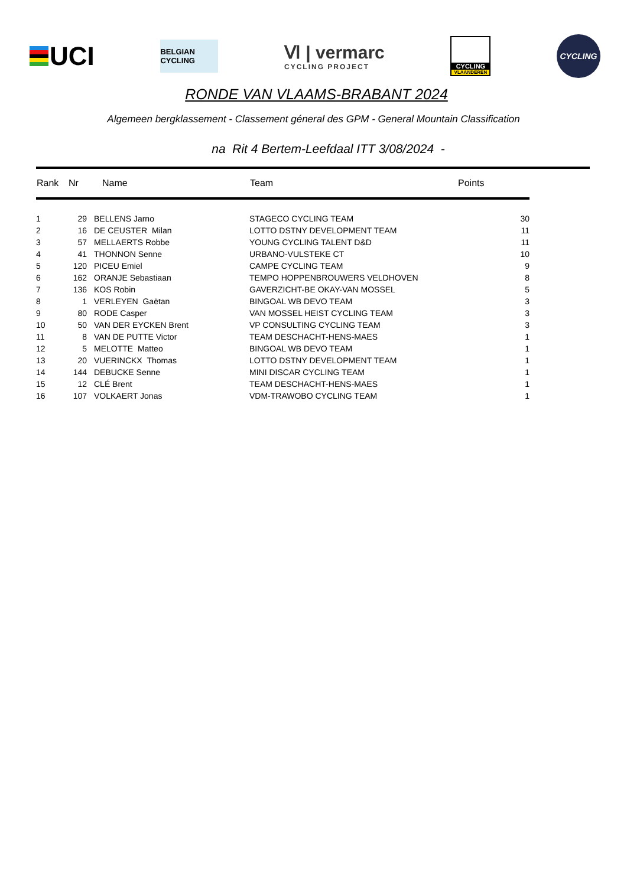UCI
BELGIAN CYCLING
Ⅵ | vermarc
CYCLING PROJECT
CYCLING
VLAANDEREN
CYCLING
RONDE VAN VLAAMS-BRABANT 2024
Algemeen bergklassement - Classement géneral des GPM - General Mountain Classification
na Rit 4 Bertem-Leefdaal ITT 3/08/2024 -
| Rank | Nr | Name | Team | Points |
| --- | --- | --- | --- | --- |
| 1 | 29 | BELLENS Jarno | STAGECO CYCLING TEAM | 30 |
| 2 | 16 | DE CEUSTER Milan | LOTTO DSTNY DEVELOPMENT TEAM | 11 |
| 3 | 57 | MELLAERTS Robbe | YOUNG CYCLING TALENT D&D | 11 |
| 4 | 41 | THONNON Senne | URBANO-VULSTEKE CT | 10 |
| 5 | 120 | PICEU Emiel | CAMPE CYCLING TEAM | 9 |
| 6 | 162 | ORANJE Sebastiaan | TEMPO HOPPENBROUWERS VELDHOVEN | 8 |
| 7 | 136 | KOS Robin | GAVERZICHT-BE OKAY-VAN MOSSEL | 5 |
| 8 | 1 | VERLEYEN Gaëtan | BINGOAL WB DEVO TEAM | 3 |
| 9 | 80 | RODE Casper | VAN MOSSEL HEIST CYCLING TEAM | 3 |
| 10 | 50 | VAN DER EYCKEN Brent | VP CONSULTING CYCLING TEAM | 3 |
| 11 | 8 | VAN DE PUTTE Victor | TEAM DESCHACHT-HENS-MAES | 1 |
| 12 | 5 | MELOTTE Matteo | BINGOAL WB DEVO TEAM | 1 |
| 13 | 20 | VUERINCKX Thomas | LOTTO DSTNY DEVELOPMENT TEAM | 1 |
| 14 | 144 | DEBUCKE Senne | MINI DISCAR CYCLING TEAM | 1 |
| 15 | 12 | CLÉ Brent | TEAM DESCHACHT-HENS-MAES | 1 |
| 16 | 107 | VOLKAERT Jonas | VDM-TRAWOBO CYCLING TEAM | 1 |